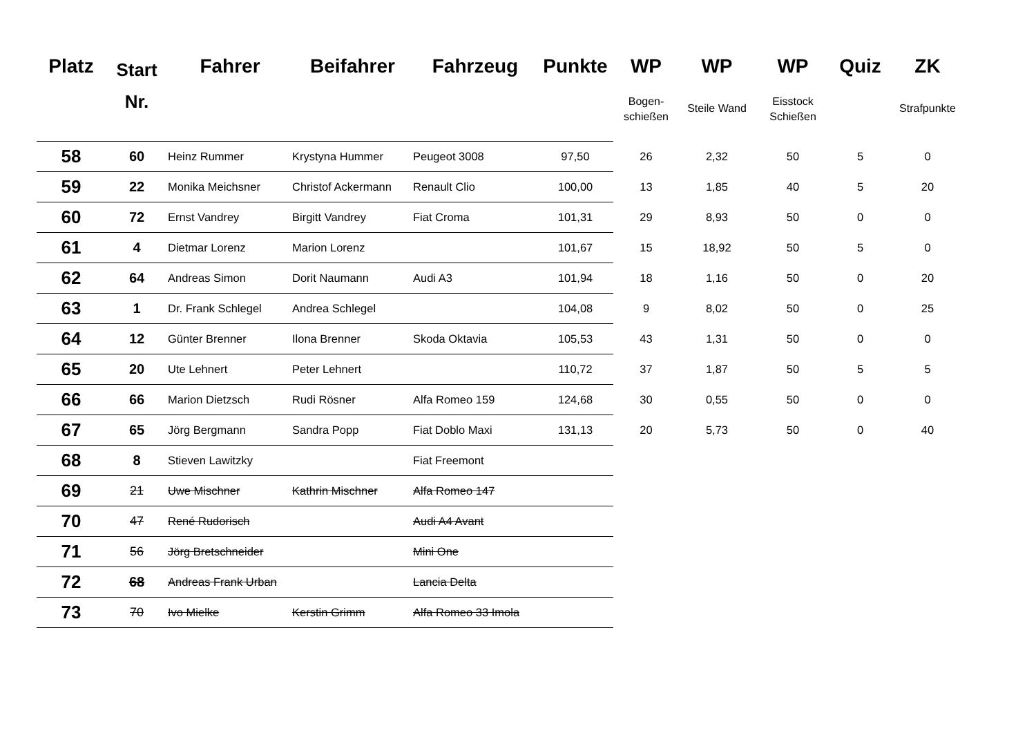| Platz | Start | Fahrer | Beifahrer | Fahrzeug | Punkte | WP | WP | WP | Quiz | ZK |
| --- | --- | --- | --- | --- | --- | --- | --- | --- | --- | --- |
| | Nr. | | | | | Bogen- schießen | Steile Wand | Eisstock Schießen | | Strafpunkte |
| 58 | 60 | Heinz Rummer | Krystyna Hummer | Peugeot 3008 | 97,50 | 26 | 2,32 | 50 | 5 | 0 |
| 59 | 22 | Monika Meichsner | Christof Ackermann | Renault Clio | 100,00 | 13 | 1,85 | 40 | 5 | 20 |
| 60 | 72 | Ernst Vandrey | Birgitt Vandrey | Fiat Croma | 101,31 | 29 | 8,93 | 50 | 0 | 0 |
| 61 | 4 | Dietmar Lorenz | Marion Lorenz | | 101,67 | 15 | 18,92 | 50 | 5 | 0 |
| 62 | 64 | Andreas Simon | Dorit Naumann | Audi A3 | 101,94 | 18 | 1,16 | 50 | 0 | 20 |
| 63 | 1 | Dr. Frank Schlegel | Andrea Schlegel | | 104,08 | 9 | 8,02 | 50 | 0 | 25 |
| 64 | 12 | Günter Brenner | Ilona Brenner | Skoda Oktavia | 105,53 | 43 | 1,31 | 50 | 0 | 0 |
| 65 | 20 | Ute Lehnert | Peter Lehnert | | 110,72 | 37 | 1,87 | 50 | 5 | 5 |
| 66 | 66 | Marion Dietzsch | Rudi Rösner | Alfa Romeo 159 | 124,68 | 30 | 0,55 | 50 | 0 | 0 |
| 67 | 65 | Jörg Bergmann | Sandra Popp | Fiat Doblo Maxi | 131,13 | 20 | 5,73 | 50 | 0 | 40 |
| 68 | 8 | Stieven Lawitzky | | Fiat Freemont | | | | | | |
| 69 | 21 | Uwe Mischner | Kathrin Mischner | Alfa Romeo 147 | | | | | | |
| 70 | 47 | René Rudorisch | | Audi A4 Avant | | | | | | |
| 71 | 56 | Jörg Bretschneider | | Mini One | | | | | | |
| 72 | 68 | Andreas Frank Urban | | Lancia Delta | | | | | | |
| 73 | 70 | Ivo Mielke | Kerstin Grimm | Alfa Romeo 33 Imola | | | | | | |